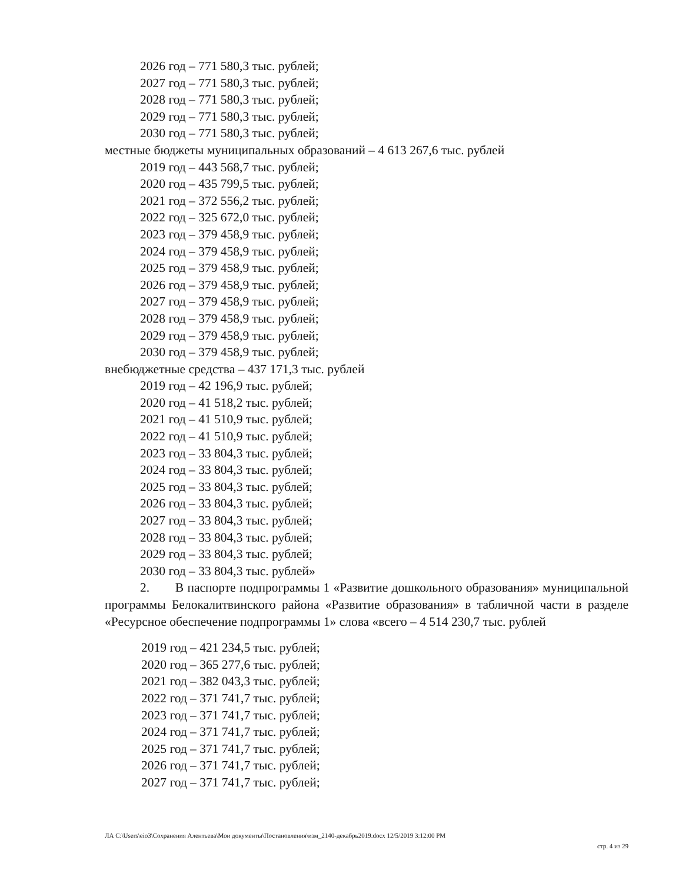2026 год – 771 580,3 тыс. рублей;
2027 год – 771 580,3 тыс. рублей;
2028 год – 771 580,3 тыс. рублей;
2029 год – 771 580,3 тыс. рублей;
2030 год – 771 580,3 тыс. рублей;
местные бюджеты муниципальных образований – 4 613 267,6 тыс. рублей
2019 год – 443 568,7 тыс. рублей;
2020 год – 435 799,5 тыс. рублей;
2021 год – 372 556,2 тыс. рублей;
2022 год – 325 672,0 тыс. рублей;
2023 год – 379 458,9 тыс. рублей;
2024 год – 379 458,9 тыс. рублей;
2025 год – 379 458,9 тыс. рублей;
2026 год – 379 458,9 тыс. рублей;
2027 год – 379 458,9 тыс. рублей;
2028 год – 379 458,9 тыс. рублей;
2029 год – 379 458,9 тыс. рублей;
2030 год – 379 458,9 тыс. рублей;
внебюджетные средства – 437 171,3 тыс. рублей
2019 год – 42 196,9 тыс. рублей;
2020 год – 41 518,2 тыс. рублей;
2021 год – 41 510,9 тыс. рублей;
2022 год – 41 510,9 тыс. рублей;
2023 год – 33 804,3 тыс. рублей;
2024 год – 33 804,3 тыс. рублей;
2025 год – 33 804,3 тыс. рублей;
2026 год – 33 804,3 тыс. рублей;
2027 год – 33 804,3 тыс. рублей;
2028 год – 33 804,3 тыс. рублей;
2029 год – 33 804,3 тыс. рублей;
2030 год – 33 804,3 тыс. рублей»
2. В паспорте подпрограммы 1 «Развитие дошкольного образования» муниципальной программы Белокалитвинского района «Развитие образования» в табличной части в разделе «Ресурсное обеспечение подпрограммы 1» слова «всего – 4 514 230,7 тыс. рублей
2019 год – 421 234,5 тыс. рублей;
2020 год – 365 277,6 тыс. рублей;
2021 год – 382 043,3 тыс. рублей;
2022 год – 371 741,7 тыс. рублей;
2023 год – 371 741,7 тыс. рублей;
2024 год – 371 741,7 тыс. рублей;
2025 год – 371 741,7 тыс. рублей;
2026 год – 371 741,7 тыс. рублей;
2027 год – 371 741,7 тыс. рублей;
ЛА C:\Users\eio3\Сохранения Алентьева\Мои документы\Постановления\изм_2140-декабрь2019.docx 12/5/2019 3:12:00 PM
стр. 4 из 29